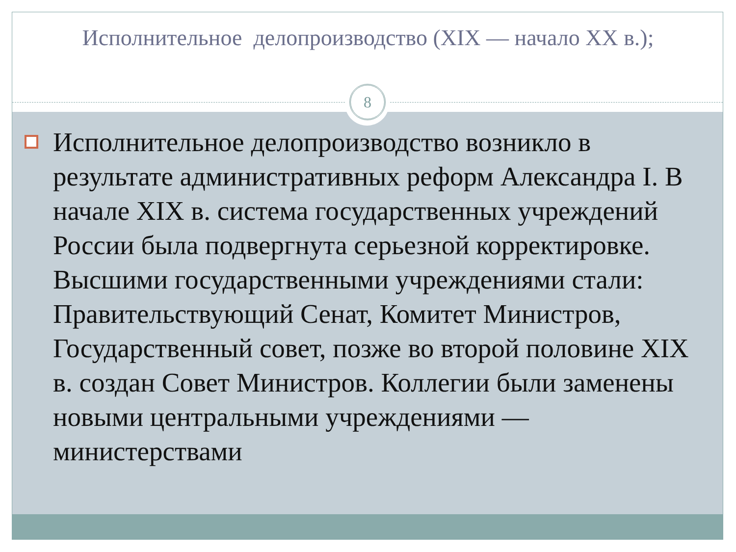Исполнительное делопроизводство (XIX — начало XX в.);
8
Исполнительное делопроизводство возникло в результате административных реформ Александра I. В начале XIX в. система государственных учреждений России была подвергнута серьезной корректировке. Высшими государственными учреждениями стали: Правительствующий Сенат, Комитет Министров, Государственный совет, позже во второй половине XIX в. создан Совет Министров. Коллегии были заменены новыми центральными учреждениями — министерствами